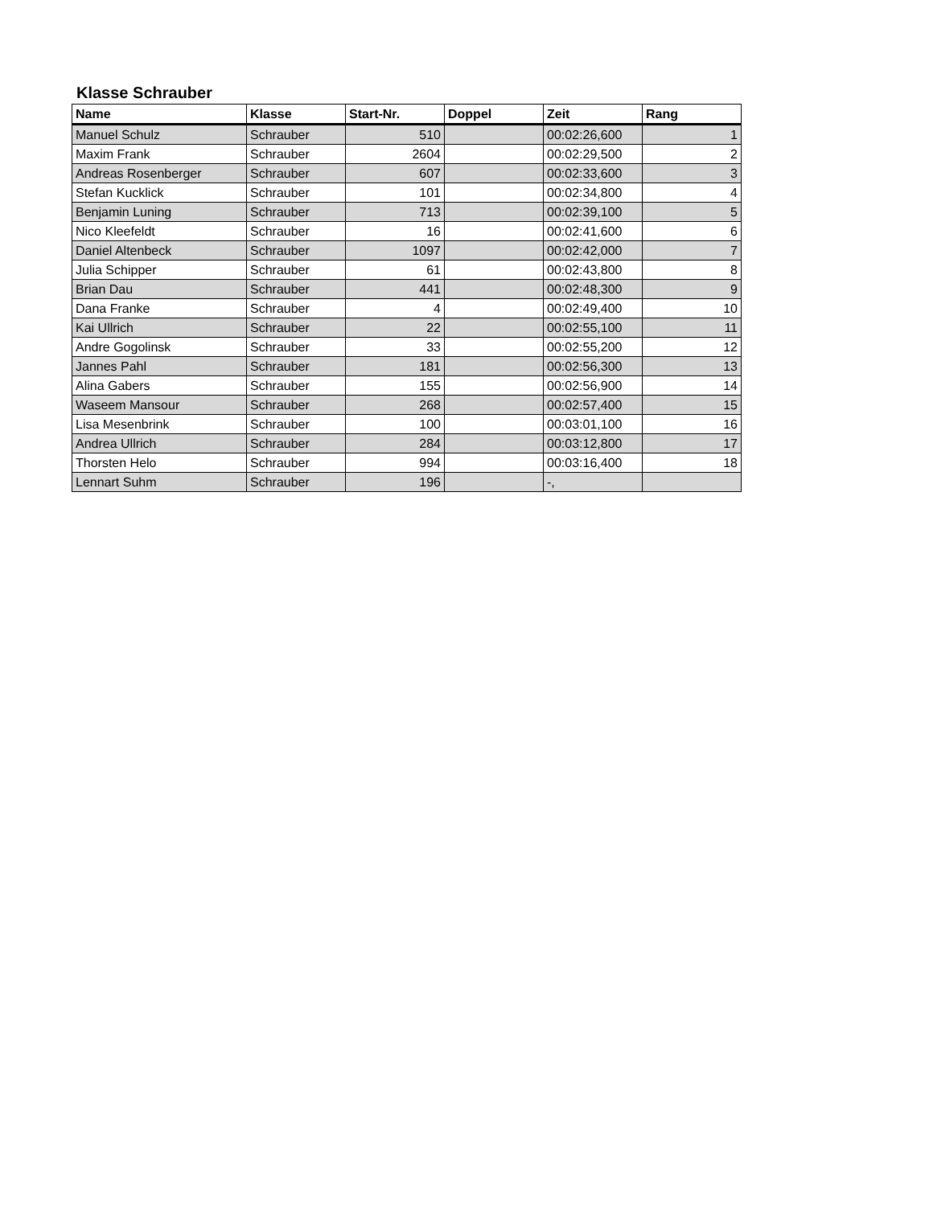Klasse Schrauber
| Name | Klasse | Start-Nr. | Doppel | Zeit | Rang |
| --- | --- | --- | --- | --- | --- |
| Manuel Schulz | Schrauber | 510 | | 00:02:26,600 | 1 |
| Maxim Frank | Schrauber | 2604 | | 00:02:29,500 | 2 |
| Andreas Rosenberger | Schrauber | 607 | | 00:02:33,600 | 3 |
| Stefan Kucklick | Schrauber | 101 | | 00:02:34,800 | 4 |
| Benjamin Luning | Schrauber | 713 | | 00:02:39,100 | 5 |
| Nico Kleefeldt | Schrauber | 16 | | 00:02:41,600 | 6 |
| Daniel Altenbeck | Schrauber | 1097 | | 00:02:42,000 | 7 |
| Julia Schipper | Schrauber | 61 | | 00:02:43,800 | 8 |
| Brian Dau | Schrauber | 441 | | 00:02:48,300 | 9 |
| Dana Franke | Schrauber | 4 | | 00:02:49,400 | 10 |
| Kai Ullrich | Schrauber | 22 | | 00:02:55,100 | 11 |
| Andre Gogolinsk | Schrauber | 33 | | 00:02:55,200 | 12 |
| Jannes Pahl | Schrauber | 181 | | 00:02:56,300 | 13 |
| Alina Gabers | Schrauber | 155 | | 00:02:56,900 | 14 |
| Waseem Mansour | Schrauber | 268 | | 00:02:57,400 | 15 |
| Lisa Mesenbrink | Schrauber | 100 | | 00:03:01,100 | 16 |
| Andrea Ullrich | Schrauber | 284 | | 00:03:12,800 | 17 |
| Thorsten Helo | Schrauber | 994 | | 00:03:16,400 | 18 |
| Lennart Suhm | Schrauber | 196 | | -, | |